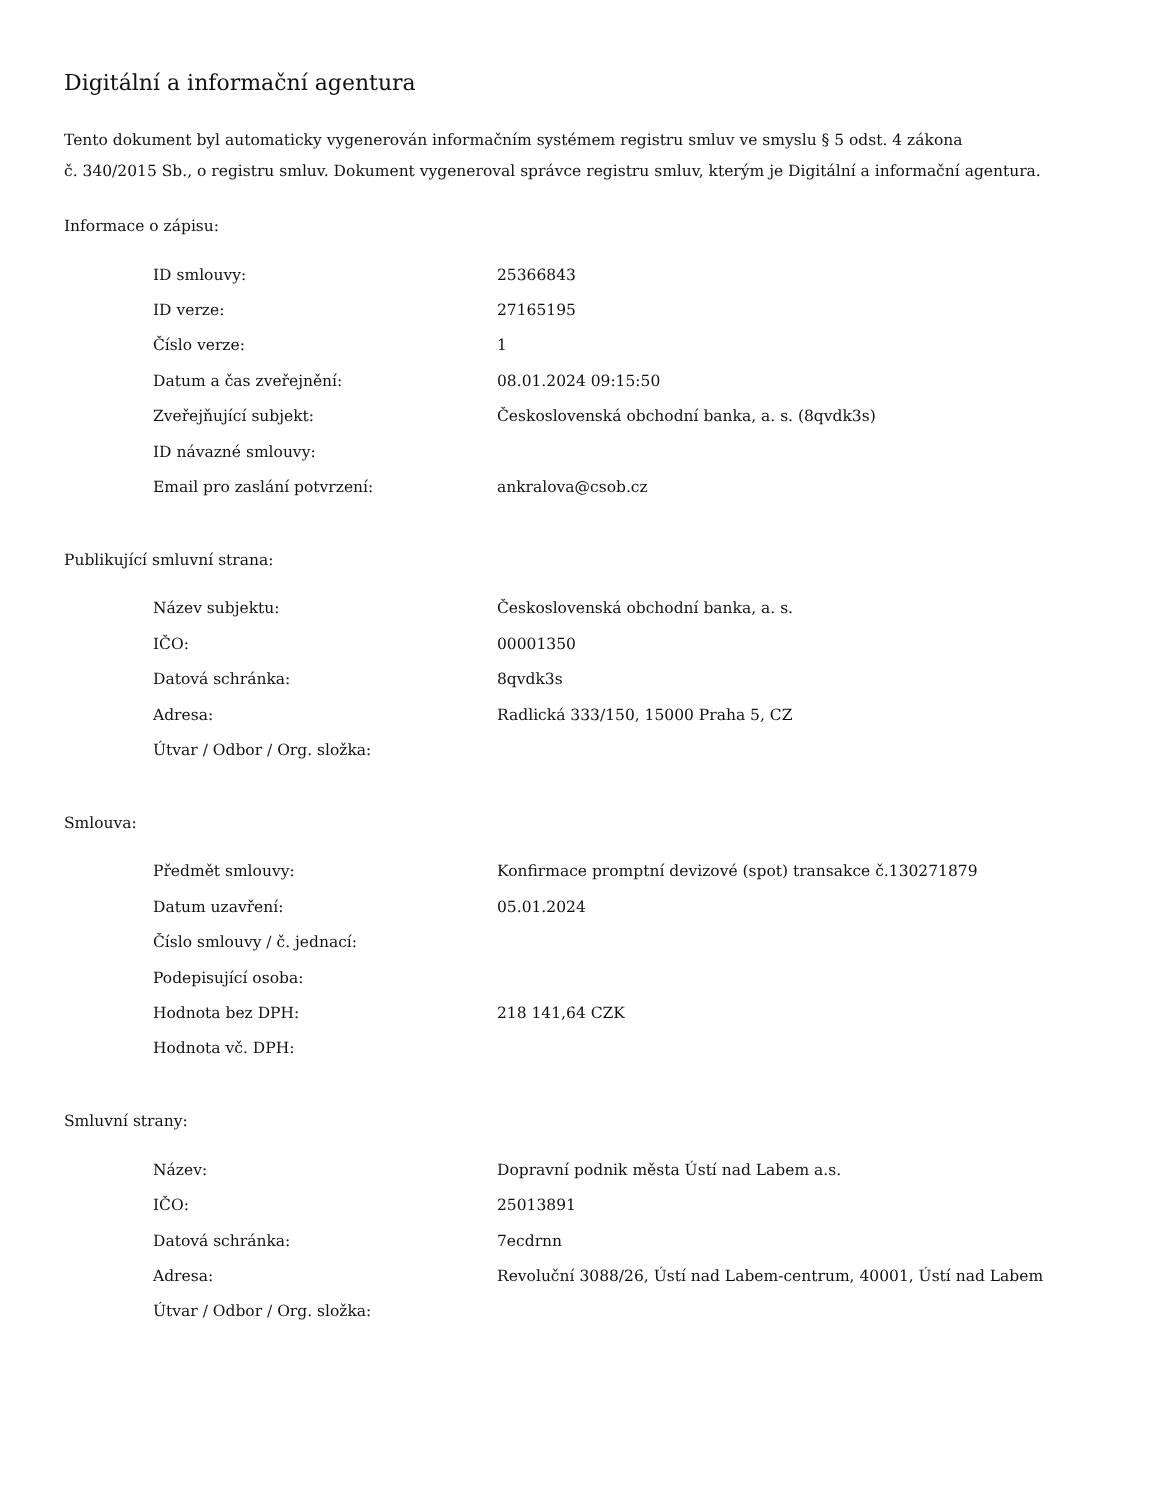Digitální a informační agentura
Tento dokument byl automaticky vygenerován informačním systémem registru smluv ve smyslu § 5 odst. 4 zákona
č. 340/2015 Sb., o registru smluv. Dokument vygeneroval správce registru smluv, kterým je Digitální a informační agentura.
Informace o zápisu:
| ID smlouvy: | 25366843 |
| ID verze: | 27165195 |
| Číslo verze: | 1 |
| Datum a čas zveřejnění: | 08.01.2024 09:15:50 |
| Zveřejňující subjekt: | Československá obchodní banka, a. s. (8qvdk3s) |
| ID návazné smlouvy: | |
| Email pro zaslání potvrzení: | ankralova@csob.cz |
Publikující smluvní strana:
| Název subjektu: | Československá obchodní banka, a. s. |
| IČO: | 00001350 |
| Datová schránka: | 8qvdk3s |
| Adresa: | Radlická 333/150, 15000 Praha 5, CZ |
| Útvar / Odbor / Org. složka: | |
Smlouva:
| Předmět smlouvy: | Konfirmace promptní devizové (spot) transakce č.130271879 |
| Datum uzavření: | 05.01.2024 |
| Číslo smlouvy / č. jednací: | |
| Podepisující osoba: | |
| Hodnota bez DPH: | 218 141,64 CZK |
| Hodnota vč. DPH: | |
Smluvní strany:
| Název: | Dopravní podnik města Ústí nad Labem a.s. |
| IČO: | 25013891 |
| Datová schránka: | 7ecdrnn |
| Adresa: | Revoluční 3088/26, Ústí nad Labem-centrum, 40001, Ústí nad Labem |
| Útvar / Odbor / Org. složka: | |